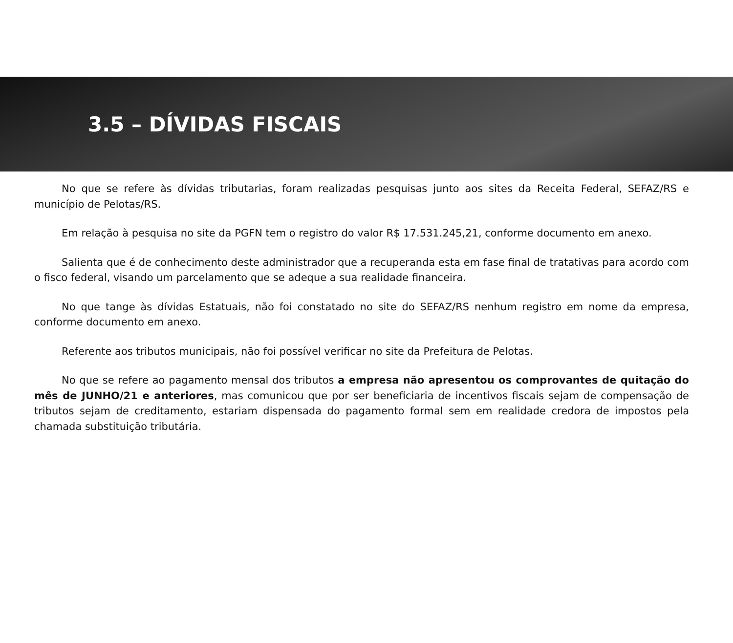3.5 – DÍVIDAS FISCAIS
No que se refere às dívidas tributarias, foram realizadas pesquisas junto aos sites da Receita Federal, SEFAZ/RS e município de Pelotas/RS.
Em relação à pesquisa no site da PGFN tem o registro do valor R$ 17.531.245,21, conforme documento em anexo.
Salienta que é de conhecimento deste administrador que a recuperanda esta em fase final de tratativas para acordo com o fisco federal, visando um parcelamento que se adeque a sua realidade financeira.
No que tange às dívidas Estatuais, não foi constatado no site do SEFAZ/RS nenhum registro em nome da empresa, conforme documento em anexo.
Referente aos tributos municipais, não foi possível verificar no site da Prefeitura de Pelotas.
No que se refere ao pagamento mensal dos tributos a empresa não apresentou os comprovantes de quitação do mês de JUNHO/21 e anteriores, mas comunicou que por ser beneficiaria de incentivos fiscais sejam de compensação de tributos sejam de creditamento, estariam dispensada do pagamento formal sem em realidade credora de impostos pela chamada substituição tributária.